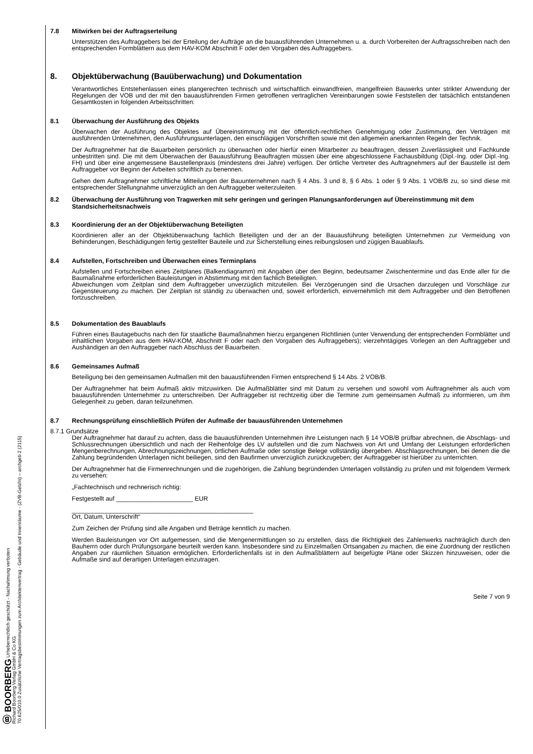Ⓑ BOORBERG Urheberrechtlich geschützt - Nachahmung verboten
Richard Boorberg Verlag GmbH & Co KG
70.625/010.0 Zusätzliche Vertragsbestimmungen zum Architektenvertrag - Gebäude und Innenräume - (ZVB-Geb/In) – archgeb 2 (2115)
7.8 Mitwirken bei der Auftragserteilung
Unterstützen des Auftraggebers bei der Erteilung der Aufträge an die bauausführenden Unternehmen u. a. durch Vorbereiten der Auftragsschreiben nach den entsprechenden Formblättern aus dem HAV-KOM Abschnitt F oder den Vorgaben des Auftraggebers.
8. Objektüberwachung (Bauüberwachung) und Dokumentation
Verantwortliches Entstehenlassen eines plangerechten technisch und wirtschaftlich einwandfreien, mangelfreien Bauwerks unter strikter Anwendung der Regelungen der VOB und der mit den bauausführenden Firmen getroffenen vertraglichen Vereinbarungen sowie Feststellen der tatsächlich entstandenen Gesamtkosten in folgenden Arbeitsschritten:
8.1 Überwachung der Ausführung des Objekts
Überwachen der Ausführung des Objektes auf Übereinstimmung mit der öffentlich-rechtlichen Genehmigung oder Zustimmung, den Verträgen mit ausführenden Unternehmen, den Ausführungsunterlagen, den einschlägigen Vorschriften sowie mit den allgemein anerkannten Regeln der Technik.
Der Auftragnehmer hat die Bauarbeiten persönlich zu überwachen oder hierfür einen Mitarbeiter zu beauftragen, dessen Zuverlässigkeit und Fachkunde unbestritten sind. Die mit dem Überwachen der Bauausführung Beauftragten müssen über eine abgeschlossene Fachausbildung (Dipl.-Ing. oder Dipl.-Ing. FH) und über eine angemessene Baustellenpraxis (mindestens drei Jahre) verfügen. Der örtliche Vertreter des Auftragnehmers auf der Baustelle ist dem Auftraggeber vor Beginn der Arbeiten schriftlich zu benennen.
Gehen dem Auftragnehmer schriftliche Mitteilungen der Bauunternehmen nach § 4 Abs. 3 und 8, § 6 Abs. 1 oder § 9 Abs. 1 VOB/B zu, so sind diese mit entsprechender Stellungnahme unverzüglich an den Auftraggeber weiterzuleiten.
8.2 Überwachung der Ausführung von Tragwerken mit sehr geringen und geringen Planungsanforderungen auf Übereinstimmung mit dem Standsicherheitsnachweis
8.3 Koordinierung der an der Objektüberwachung Beteiligten
Koordinieren aller an der Objektüberwachung fachlich Beteiligten und der an der Bauausführung beteiligten Unternehmen zur Vermeidung von Behinderungen, Beschädigungen fertig gestellter Bauteile und zur Sicherstellung eines reibungslosen und zügigen Bauablaufs.
8.4 Aufstellen, Fortschreiben und Überwachen eines Terminplans
Aufstellen und Fortschreiben eines Zeitplanes (Balkendiagramm) mit Angaben über den Beginn, bedeutsamer Zwischentermine und das Ende aller für die Baumaßnahme erforderlichen Bauleistungen in Abstimmung mit den fachlich Beteiligten.
Abweichungen vom Zeitplan sind dem Auftraggeber unverzüglich mitzuteilen. Bei Verzögerungen sind die Ursachen darzulegen und Vorschläge zur Gegensteuerung zu machen. Der Zeitplan ist ständig zu überwachen und, soweit erforderlich, einvernehmlich mit dem Auftraggeber und den Betroffenen fortzuschreiben.
8.5 Dokumentation des Bauablaufs
Führen eines Bautagebuchs nach den für staatliche Baumaßnahmen hierzu ergangenen Richtlinien (unter Verwendung der entsprechenden Formblätter und inhaltlichen Vorgaben aus dem HAV-KOM, Abschnitt F oder nach den Vorgaben des Auftraggebers); vierzehntägiges Vorlegen an den Auftraggeber und Aushändigen an den Auftraggeber nach Abschluss der Bauarbeiten.
8.6 Gemeinsames Aufmaß
Beteiligung bei den gemeinsamen Aufmaßen mit den bauausführenden Firmen entsprechend § 14 Abs. 2 VOB/B.
Der Auftragnehmer hat beim Aufmaß aktiv mitzuwirken. Die Aufmaßblätter sind mit Datum zu versehen und sowohl vom Auftragnehmer als auch vom bauausführenden Unternehmer zu unterschreiben. Der Auftraggeber ist rechtzeitig über die Termine zum gemeinsamen Aufmaß zu informieren, um ihm Gelegenheit zu geben, daran teilzunehmen.
8.7 Rechnungsprüfung einschließlich Prüfen der Aufmaße der bauausführenden Unternehmen
8.7.1 Grundsätze
Der Auftragnehmer hat darauf zu achten, dass die bauausführenden Unternehmen ihre Leistungen nach § 14 VOB/B prüfbar abrechnen, die Abschlags- und Schlussrechnungen übersichtlich und nach der Reihenfolge des LV aufstellen und die zum Nachweis von Art und Umfang der Leistungen erforderlichen Mengenberechnungen, Abrechnungszeichnungen, örtlichen Aufmaße oder sonstige Belege vollständig übergeben. Abschlagsrechnungen, bei denen die die Zahlung begründenden Unterlagen nicht beiliegen, sind den Baufirmen unverzüglich zurückzugeben; der Auftraggeber ist hierüber zu unterrichten.
Der Auftragnehmer hat die Firmenrechnungen und die zugehörigen, die Zahlung begründenden Unterlagen vollständig zu prüfen und mit folgendem Vermerk zu versehen:
„Fachtechnisch und rechnerisch richtig:
Festgestellt auf ______________________ EUR
____________________________________________________
Ort, Datum, Unterschrift“
Zum Zeichen der Prüfung sind alle Angaben und Beträge kenntlich zu machen.
Werden Bauleistungen vor Ort aufgemessen, sind die Mengenermittlungen so zu erstellen, dass die Richtigkeit des Zahlenwerks nachträglich durch den Bauherrn oder durch Prüfungsorgane beurteilt werden kann. Insbesondere sind zu Einzelmaßen Ortsangaben zu machen, die eine Zuordnung der restlichen Angaben zur räumlichen Situation ermöglichen. Erforderlichenfalls ist in den Aufmaßblättern auf beigefügte Pläne oder Skizzen hinzuweisen, oder die Aufmaße sind auf derartigen Unterlagen einzutragen.
Seite 7 von 9